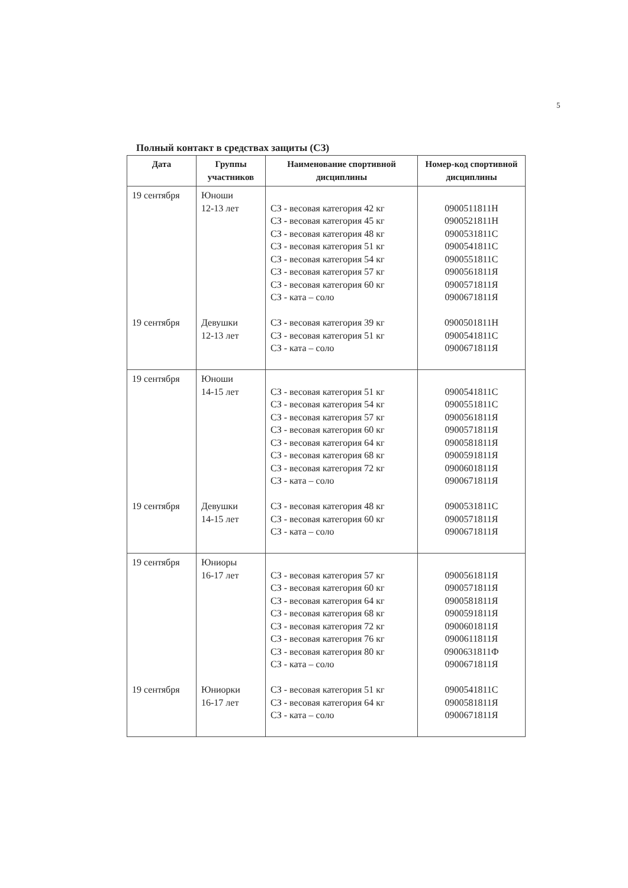5
Полный контакт в средствах защиты (СЗ)
| Дата | Группы участников | Наименование спортивной дисциплины | Номер-код спортивной дисциплины |
| --- | --- | --- | --- |
| 19 сентября 19 сентября | Юноши 12-13 лет Девушки 12-13 лет | СЗ - весовая категория 42 кг СЗ - весовая категория 45 кг СЗ - весовая категория 48 кг СЗ - весовая категория 51 кг СЗ - весовая категория 54 кг СЗ - весовая категория 57 кг СЗ - весовая категория 60 кг СЗ - ката – соло СЗ - весовая категория 39 кг СЗ - весовая категория 51 кг СЗ - ката – соло | 0900511811Н 0900521811Н 0900531811С 0900541811С 0900551811С 0900561811Я 0900571811Я 0900671811Я 0900501811Н 0900541811С 0900671811Я |
| 19 сентября 19 сентября | Юноши 14-15 лет Девушки 14-15 лет | СЗ - весовая категория 51 кг СЗ - весовая категория 54 кг СЗ - весовая категория 57 кг СЗ - весовая категория 60 кг СЗ - весовая категория 64 кг СЗ - весовая категория 68 кг СЗ - весовая категория 72 кг СЗ - ката – соло СЗ - весовая категория 48 кг СЗ - весовая категория 60 кг СЗ - ката – соло | 0900541811С 0900551811С 0900561811Я 0900571811Я 0900581811Я 0900591811Я 0900601811Я 0900671811Я 0900531811С 0900571811Я 0900671811Я |
| 19 сентября 19 сентября | Юниоры 16-17 лет Юниорки 16-17 лет | СЗ - весовая категория 57 кг СЗ - весовая категория 60 кг СЗ - весовая категория 64 кг СЗ - весовая категория 68 кг СЗ - весовая категория 72 кг СЗ - весовая категория 76 кг СЗ - весовая категория 80 кг СЗ - ката – соло СЗ - весовая категория 51 кг СЗ - весовая категория 64 кг СЗ - ката – соло | 0900561811Я 0900571811Я 0900581811Я 0900591811Я 0900601811Я 0900611811Я 0900631811Ф 0900671811Я 0900541811С 0900581811Я 0900671811Я |